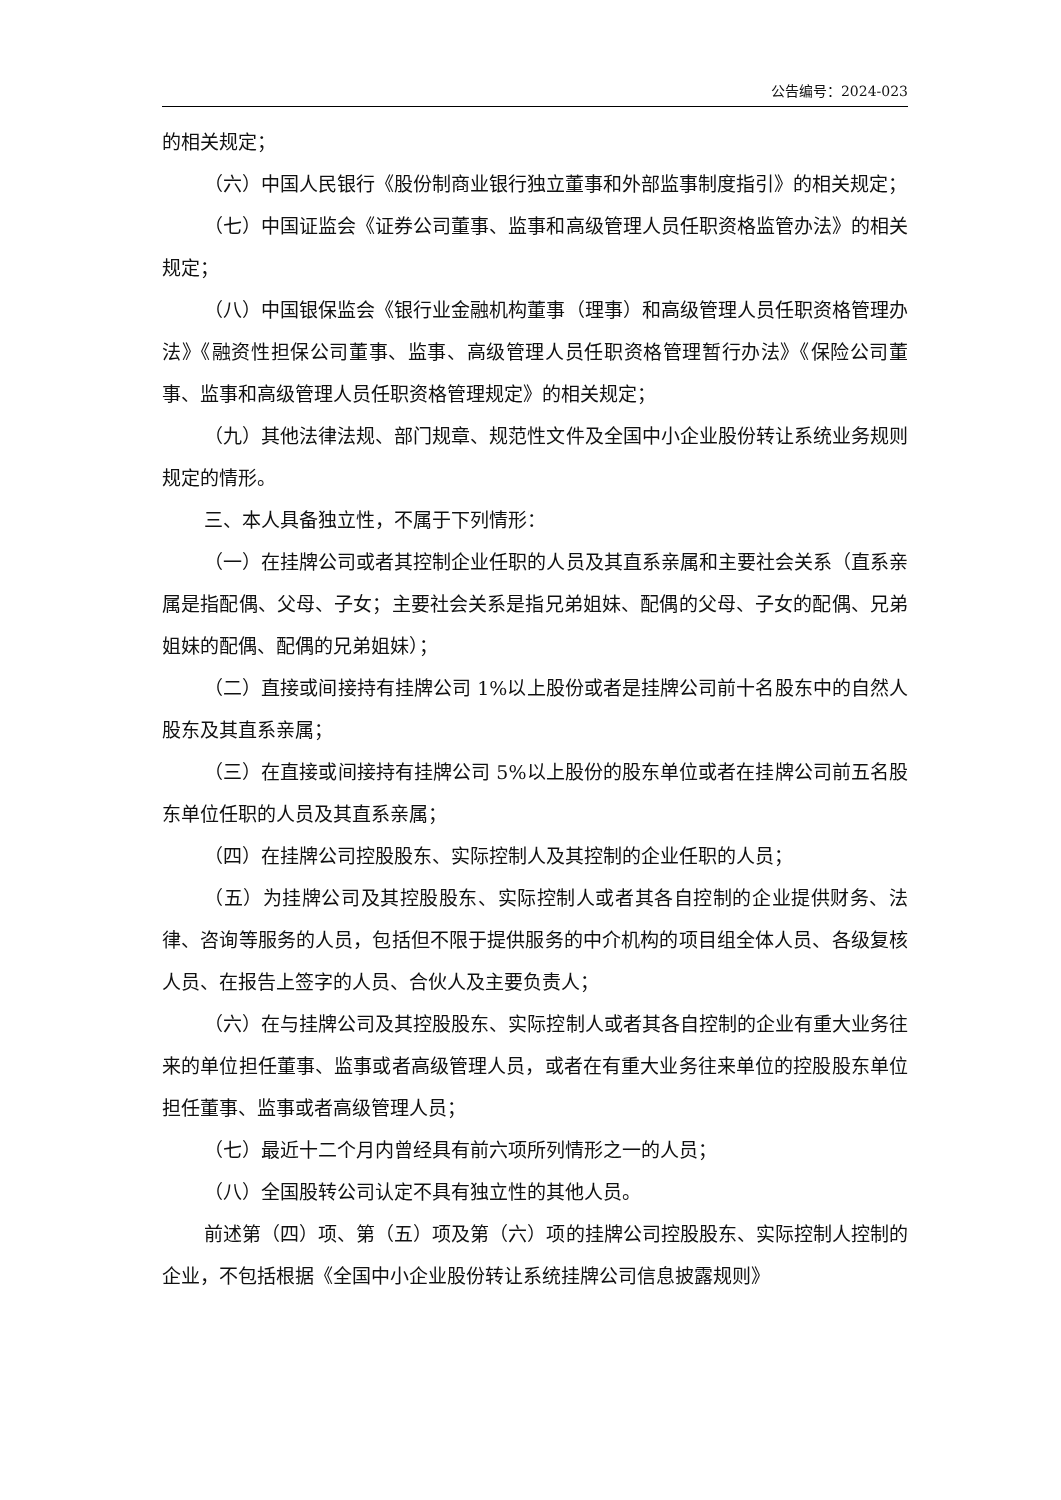公告编号：2024-023
的相关规定；
（六）中国人民银行《股份制商业银行独立董事和外部监事制度指引》的相关规定；
（七）中国证监会《证券公司董事、监事和高级管理人员任职资格监管办法》的相关规定；
（八）中国银保监会《银行业金融机构董事（理事）和高级管理人员任职资格管理办法》《融资性担保公司董事、监事、高级管理人员任职资格管理暂行办法》《保险公司董事、监事和高级管理人员任职资格管理规定》的相关规定；
（九）其他法律法规、部门规章、规范性文件及全国中小企业股份转让系统业务规则规定的情形。
三、本人具备独立性，不属于下列情形：
（一）在挂牌公司或者其控制企业任职的人员及其直系亲属和主要社会关系（直系亲属是指配偶、父母、子女；主要社会关系是指兄弟姐妹、配偶的父母、子女的配偶、兄弟姐妹的配偶、配偶的兄弟姐妹）；
（二）直接或间接持有挂牌公司 1%以上股份或者是挂牌公司前十名股东中的自然人股东及其直系亲属；
（三）在直接或间接持有挂牌公司 5%以上股份的股东单位或者在挂牌公司前五名股东单位任职的人员及其直系亲属；
（四）在挂牌公司控股股东、实际控制人及其控制的企业任职的人员；
（五）为挂牌公司及其控股股东、实际控制人或者其各自控制的企业提供财务、法律、咨询等服务的人员，包括但不限于提供服务的中介机构的项目组全体人员、各级复核人员、在报告上签字的人员、合伙人及主要负责人；
（六）在与挂牌公司及其控股股东、实际控制人或者其各自控制的企业有重大业务往来的单位担任董事、监事或者高级管理人员，或者在有重大业务往来单位的控股股东单位担任董事、监事或者高级管理人员；
（七）最近十二个月内曾经具有前六项所列情形之一的人员；
（八）全国股转公司认定不具有独立性的其他人员。
前述第（四）项、第（五）项及第（六）项的挂牌公司控股股东、实际控制人控制的企业，不包括根据《全国中小企业股份转让系统挂牌公司信息披露规则》